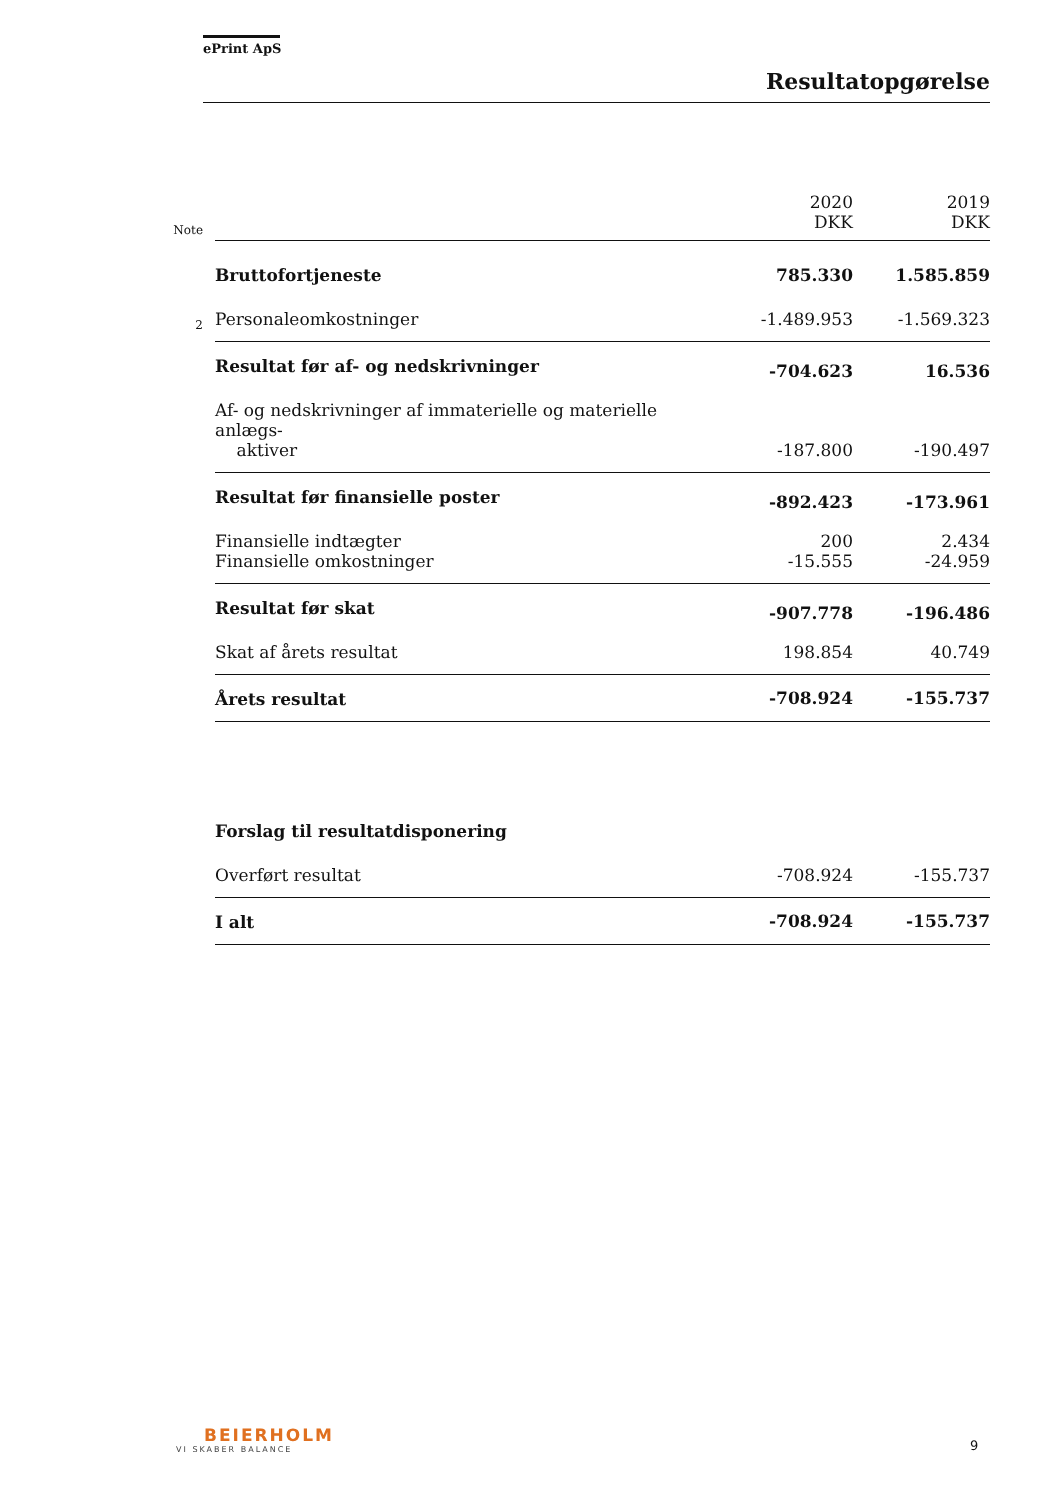ePrint ApS
Resultatopgørelse
| Note | | 2020 DKK | 2019 DKK |
| | Bruttofortjeneste | 785.330 | 1.585.859 |
| 2 | Personaleomkostninger | -1.489.953 | -1.569.323 |
| | Resultat før af- og nedskrivninger | -704.623 | 16.536 |
| | Af- og nedskrivninger af immaterielle og materielle anlægs- aktiver | -187.800 | -190.497 |
| | Resultat før finansielle poster | -892.423 | -173.961 |
| | Finansielle indtægter | 200 | 2.434 |
| | Finansielle omkostninger | -15.555 | -24.959 |
| | Resultat før skat | -907.778 | -196.486 |
| | Skat af årets resultat | 198.854 | 40.749 |
| | Årets resultat | -708.924 | -155.737 |
| | Forslag til resultatdisponering | | |
| | Overført resultat | -708.924 | -155.737 |
| | I alt | -708.924 | -155.737 |
BEIERHOLM
VI SKABER BALANCE
9